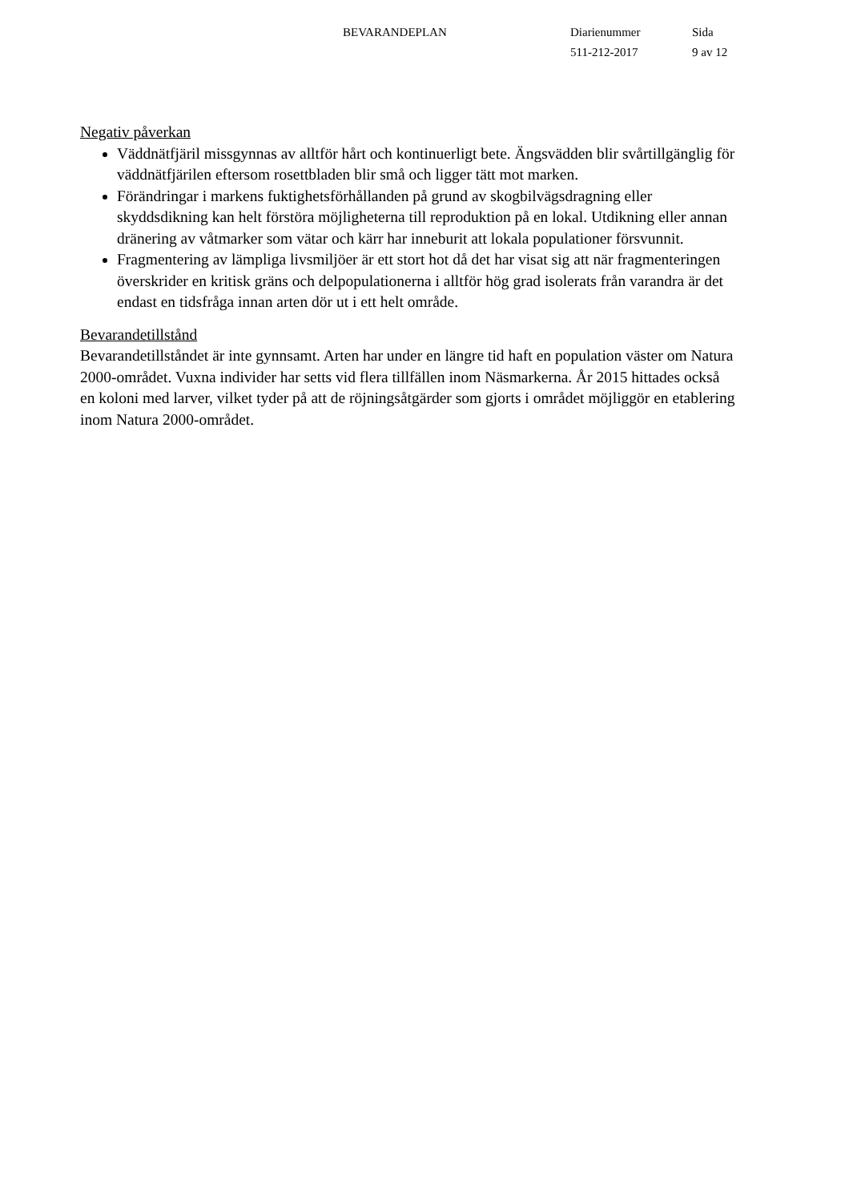BEVARANDEPLAN Diarienummer
511-212-2017
Sida
9 av 12
Negativ påverkan
Väddnätfjäril missgynnas av alltför hårt och kontinuerligt bete. Ängsvädden blir svårtillgänglig för väddnätfjärilen eftersom rosettbladen blir små och ligger tätt mot marken.
Förändringar i markens fuktighetsförhållanden på grund av skogbilvägsdragning eller skyddsdikning kan helt förstöra möjligheterna till reproduktion på en lokal. Utdikning eller annan dränering av våtmarker som vätar och kärr har inneburit att lokala populationer försvunnit.
Fragmentering av lämpliga livsmiljöer är ett stort hot då det har visat sig att när fragmenteringen överskrider en kritisk gräns och delpopulationerna i alltför hög grad isolerats från varandra är det endast en tidsfråga innan arten dör ut i ett helt område.
Bevarandetillstånd
Bevarandetillståndet är inte gynnsamt. Arten har under en längre tid haft en population väster om Natura 2000-området. Vuxna individer har setts vid flera tillfällen inom Näsmarkerna. År 2015 hittades också en koloni med larver, vilket tyder på att de röjningsåtgärder som gjorts i området möjliggör en etablering inom Natura 2000-området.